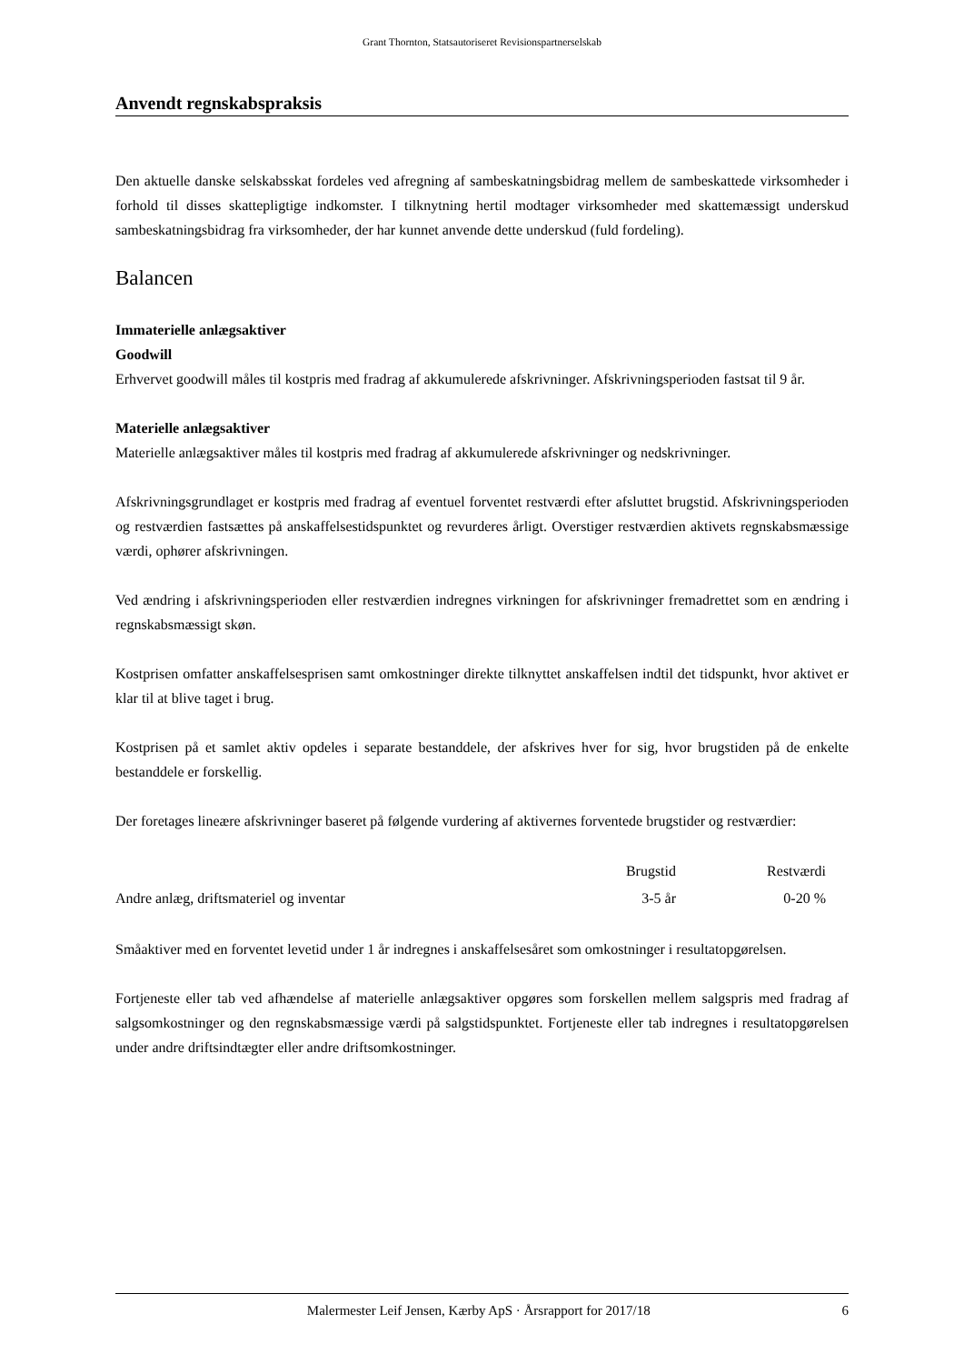Grant Thornton, Statsautoriseret Revisionspartnerselskab
Anvendt regnskabspraksis
Den aktuelle danske selskabsskat fordeles ved afregning af sambeskatningsbidrag mellem de sambeskattede virksomheder i forhold til disses skattepligtige indkomster. I tilknytning hertil modtager virksomheder med skattemæssigt underskud sambeskatningsbidrag fra virksomheder, der har kunnet anvende dette underskud (fuld fordeling).
Balancen
Immaterielle anlægsaktiver
Goodwill
Erhvervet goodwill måles til kostpris med fradrag af akkumulerede afskrivninger. Afskrivningsperioden fastsat til 9 år.
Materielle anlægsaktiver
Materielle anlægsaktiver måles til kostpris med fradrag af akkumulerede afskrivninger og nedskrivninger.
Afskrivningsgrundlaget er kostpris med fradrag af eventuel forventet restværdi efter afsluttet brugstid. Afskrivningsperioden og restværdien fastsættes på anskaffelsestidspunktet og revurderes årligt. Overstiger restværdien aktivets regnskabsmæssige værdi, ophører afskrivningen.
Ved ændring i afskrivningsperioden eller restværdien indregnes virkningen for afskrivninger fremadrettet som en ændring i regnskabsmæssigt skøn.
Kostprisen omfatter anskaffelsesprisen samt omkostninger direkte tilknyttet anskaffelsen indtil det tidspunkt, hvor aktivet er klar til at blive taget i brug.
Kostprisen på et samlet aktiv opdeles i separate bestanddele, der afskrives hver for sig, hvor brugstiden på de enkelte bestanddele er forskellig.
Der foretages lineære afskrivninger baseret på følgende vurdering af aktivernes forventede brugstider og restværdier:
| | Brugstid | Restværdi |
| --- | --- | --- |
| Andre anlæg, driftsmateriel og inventar | 3-5 år | 0-20 % |
Småaktiver med en forventet levetid under 1 år indregnes i anskaffelsesåret som omkostninger i resultatopgørelsen.
Fortjeneste eller tab ved afhændelse af materielle anlægsaktiver opgøres som forskellen mellem salgspris med fradrag af salgsomkostninger og den regnskabsmæssige værdi på salgstidspunktet. Fortjeneste eller tab indregnes i resultatopgørelsen under andre driftsindtægter eller andre driftsomkostninger.
Malermester Leif Jensen, Kærby ApS · Årsrapport for 2017/18 6